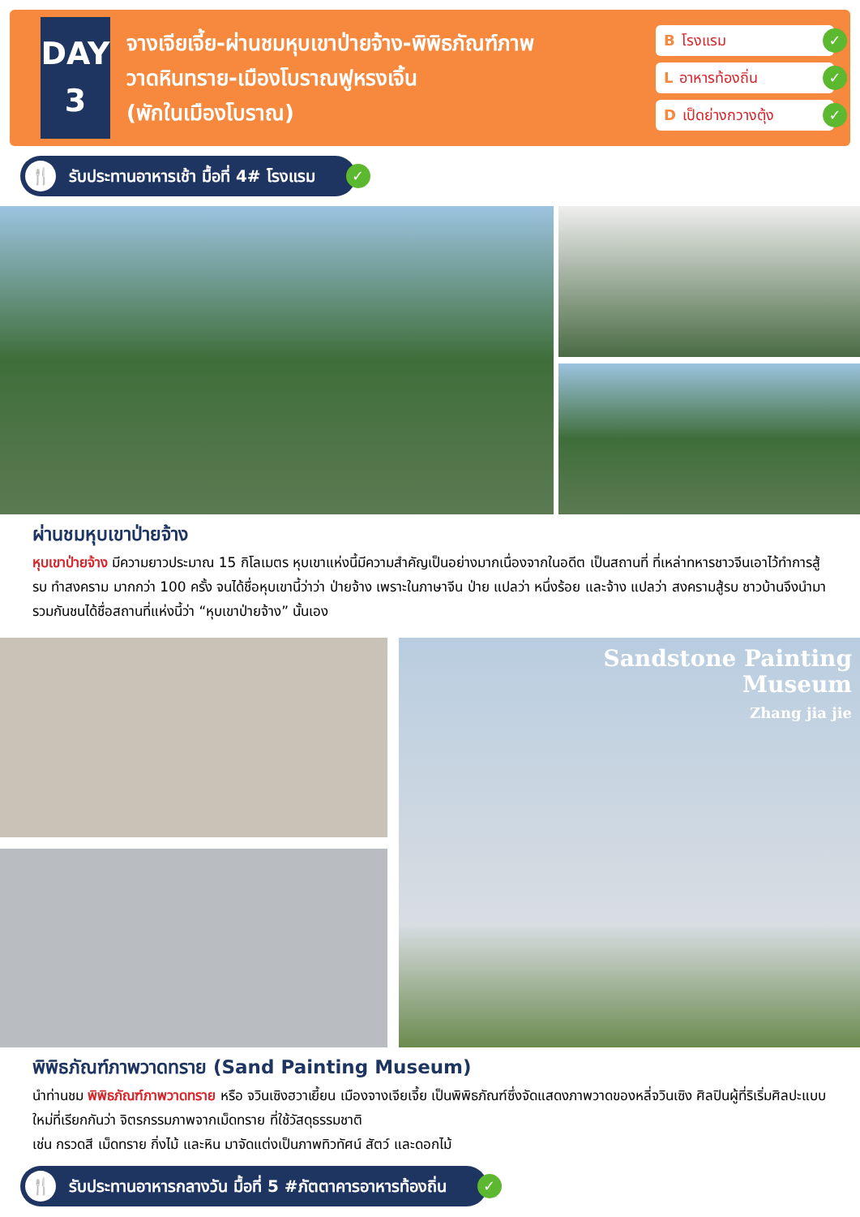DAY
3
จางเจียเจี้ย-ผ่านชมหุบเขาป่ายจ้าง-พิพิธภัณฑ์ภาพ
วาดหินทราย-เมืองโบราณฟูหรงเจิ้น
(พักในเมืองโบราณ)
Bโรงแรม ✓
Lอาหารท้องถิ่น ✓
Dเป็ดย่างกวางตุ้ง ✓
🍴 รับประทานอาหารเช้า มื้อที่ 4# โรงแรม ✓
ผ่านชมหุบเขาป่ายจ้าง
หุบเขาป่ายจ้าง มีความยาวประมาณ 15 กิโลเมตร หุบเขาแห่งนี้มีความสำคัญเป็นอย่างมากเนื่องจากในอดีต เป็นสถานที่ ที่เหล่าทหารชาวจีนเอาไว้ทำการสู้รบ ทำสงคราม มากกว่า 100 ครั้ง จนได้ชื่อหุบเขานี้ว่าว่า ป่ายจ้าง เพราะในภาษาจีน ป่าย แปลว่า หนึ่งร้อย และจ้าง แปลว่า สงครามสู้รบ ชาวบ้านจึงนำมารวมกันชนได้ชื่อสถานที่แห่งนี้ว่า “หุบเขาป่ายจ้าง” นั้นเอง
Sandstone Painting
Museum
Zhang jia jie
พิพิธภัณฑ์ภาพวาดทราย (Sand Painting Museum)
นำท่านชม พิพิธภัณฑ์ภาพวาดทราย หรือ จวินเซิงฮวาเยี้ยน เมืองจางเจียเจี้ย เป็นพิพิธภัณฑ์ซึ่งจัดแสดงภาพวาดของหลี่จวินเซิง ศิลปินผู้ที่ริเริ่มศิลปะแบบใหม่ที่เรียกกันว่า จิตรกรรมภาพจากเม็ดทราย ที่ใช้วัสดุธรรมชาติ
เช่น กรวดสี เม็ดทราย กิ่งไม้ และหิน มาจัดแต่งเป็นภาพทิวทัศน์ สัตว์ และดอกไม้
🍴 รับประทานอาหารกลางวัน มื้อที่ 5 #ภัตตาคารอาหารท้องถิ่น ✓